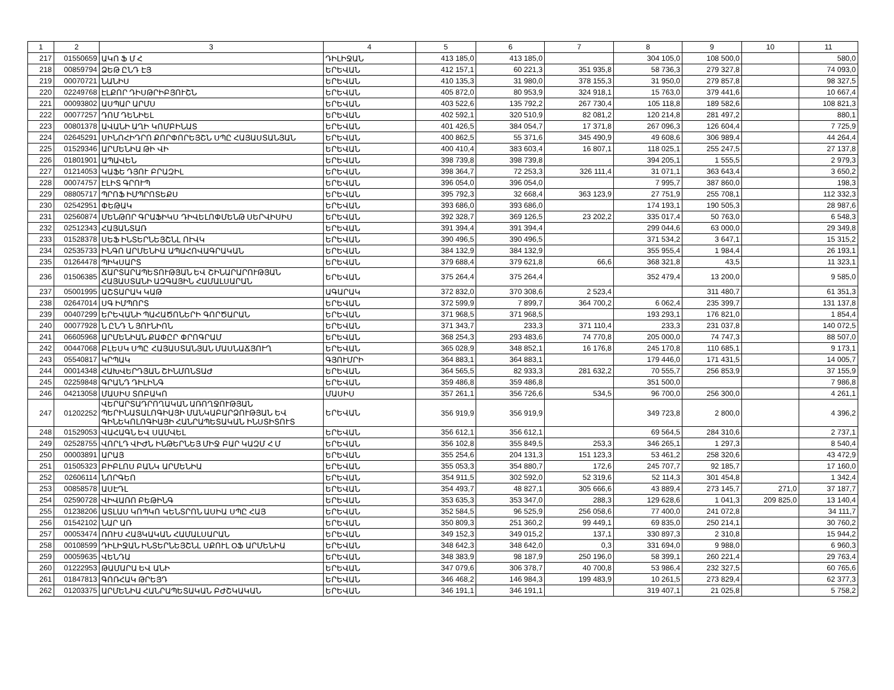| 1 | 2 | 3 | 4 | 5 | 6 | 7 | 8 | 9 | 10 | 11 |
| --- | --- | --- | --- | --- | --- | --- | --- | --- | --- | --- |
| 217 | 01550659 | ԱԿՈ Ֆ Մ Հ | ԴԻԼԻՋԱՆ | 413 185,0 | 413 185,0 | | 304 105,0 | 108 500,0 | | 580,0 |
| 218 | 00859794 | ՁԵԹ ԸՆԴ ԷՅ | ԵՐԵՎԱՆ | 412 157,1 | 60 221,3 | 351 935,8 | 58 736,3 | 279 327,8 | | 74 093,0 |
| 219 | 00070721 | ՆԱՆԻՍ | ԵՐԵՎԱՆ | 410 135,3 | 31 980,0 | 378 155,3 | 31 950,0 | 279 857,8 | | 98 327,5 |
| 220 | 02249768 | ԷԼՔՈՐ ԴԻՍԹՐԻԲՅՈՒՇՆ | ԵՐԵՎԱՆ | 405 872,0 | 80 953,9 | 324 918,1 | 15 763,0 | 379 441,6 | | 10 667,4 |
| 221 | 00093802 | ԱՍՊԱՐ ԱՐՄՍ | ԵՐԵՎԱՆ | 403 522,6 | 135 792,2 | 267 730,4 | 105 118,8 | 189 582,6 | | 108 821,3 |
| 222 | 00077257 | ԴՈՄ ԴԵՆԻԵԼ | ԵՐԵՎԱՆ | 402 592,1 | 320 510,9 | 82 081,2 | 120 214,8 | 281 497,2 | | 880,1 |
| 223 | 00801378 | ԱՎԱՆԻ ԱՂԻ ԿՈՄԲԻՆԱՏ | ԵՐԵՎԱՆ | 401 426,5 | 384 054,7 | 17 371,8 | 267 096,3 | 126 604,4 | | 7 725,9 |
| 224 | 02645291 | ՍԻՆՈՀԻԴՐՈ ՔՈՐՓՈՐԵՅՇՆ ՍՊԸ ՀԱՅԱՍՏԱՆՅԱՆ | ԵՐԵՎԱՆ | 400 862,5 | 55 371,6 | 345 490,9 | 49 608,6 | 306 989,4 | | 44 264,4 |
| 225 | 01529346 | ԱՐՄԵՆԻԱ ԹԻ ՎԻ | ԵՐԵՎԱՆ | 400 410,4 | 383 603,4 | 16 807,1 | 118 025,1 | 255 247,5 | | 27 137,8 |
| 226 | 01801901 | ԱՊԱՎԵՆ | ԵՐԵՎԱՆ | 398 739,8 | 398 739,8 | | 394 205,1 | 1 555,5 | | 2 979,3 |
| 227 | 01214053 | ԿԱՖԵ ԴՅՈՒ ԲՐԱԶԻԼ | ԵՐԵՎԱՆ | 398 364,7 | 72 253,3 | 326 111,4 | 31 071,1 | 363 643,4 | | 3 650,2 |
| 228 | 00074757 | ԷԼԻՏ ԳՐՈՒՊ | ԵՐԵՎԱՆ | 396 054,0 | 396 054,0 | | 7 995,7 | 387 860,0 | | 198,3 |
| 229 | 08805717 | ՊՐՈՖ ԻՄՊՐՈՏԵՔՍ | ԵՐԵՎԱՆ | 395 792,3 | 32 668,4 | 363 123,9 | 27 751,9 | 255 708,1 | | 112 332,3 |
| 230 | 02542951 | ՓԵԹԱԿ | ԵՐԵՎԱՆ | 393 686,0 | 393 686,0 | | 174 193,1 | 190 505,3 | | 28 987,6 |
| 231 | 02560874 | ՄԵՆԹՈՐ ԳՐԱՖԻԿՍ ԴԻՎԵԼՈՓՄԵՆԹ ՍԵՐՎԻՍԻՍ | ԵՐԵՎԱՆ | 392 328,7 | 369 126,5 | 23 202,2 | 335 017,4 | 50 763,0 | | 6 548,3 |
| 232 | 02512343 | ՀԱՅԱՆՏԱՌ | ԵՐԵՎԱՆ | 391 394,4 | 391 394,4 | | 299 044,6 | 63 000,0 | | 29 349,8 |
| 233 | 01528378 | ՍԵՖ ԻՆՏԵՐՆԵՅՇՆԼ ՈՒՎԿ | ԵՐԵՎԱՆ | 390 496,5 | 390 496,5 | | 371 534,2 | 3 647,1 | | 15 315,2 |
| 234 | 02535733 | ԻՆԳՈ ԱՐՄԵՆԻԱ ԱՊԱՀՈՎԱԳՐԱԿԱՆ | ԵՐԵՎԱՆ | 384 132,9 | 384 132,9 | | 355 955,4 | 1 984,4 | | 26 193,1 |
| 235 | 01264478 | ՊԻԿՍԱՐՏ | ԵՐԵՎԱՆ | 379 688,4 | 379 621,8 | 66,6 | 368 321,8 | 43,5 | | 11 323,1 |
| 236 | 01506385 | ՃԱՐՏԱՐԱՊԵՏՈՒԹՅԱՆ ԵՎ ՇԻՆԱՐԱՐՈՒԹՅԱՆ ՀԱՅԱՍՏԱՆԻ ԱԶԳԱՅԻՆ ՀԱՄԱԼՍԱՐԱՆ | ԵՐԵՎԱՆ | 375 264,4 | 375 264,4 | | 352 479,4 | 13 200,0 | | 9 585,0 |
| 237 | 05001995 | ԱՇՏԱՐԱԿ ԿԱԹ | ԱԳԱՐԱԿ | 372 832,0 | 370 308,6 | 2 523,4 | | 311 480,7 | | 61 351,3 |
| 238 | 02647014 | ՍԳ ԻՄՊՈՐՏ | ԵՐԵՎԱՆ | 372 599,9 | 7 899,7 | 364 700,2 | 6 062,4 | 235 399,7 | | 131 137,8 |
| 239 | 00407299 | ԵՐԵՎԱՆԻ ՊԱՀԱԾՈՆԵՐԻ ԳՈՐԾԱՐԱՆ | ԵՐԵՎԱՆ | 371 968,5 | 371 968,5 | | 193 293,1 | 176 821,0 | | 1 854,4 |
| 240 | 00077928 | Ն ԸՆԴ Ն ՅՈՒՆԻՈՆ | ԵՐԵՎԱՆ | 371 343,7 | 233,3 | 371 110,4 | 233,3 | 231 037,8 | | 140 072,5 |
| 241 | 06605968 | ԱՐՄԵՆԻԱՆ ՔԱՓԸՐ ՓՐՈԳՐԱՄ | ԵՐԵՎԱՆ | 368 254,3 | 293 483,6 | 74 770,8 | 205 000,0 | 74 747,3 | | 88 507,0 |
| 242 | 00447068 | ԲԼԵՍԿ ՍՊԸ ՀԱՅԱՍՏԱՆՅԱՆ ՄԱՍՆԱՃՅՈՒՂ | ԵՐԵՎԱՆ | 365 028,9 | 348 852,1 | 16 176,8 | 245 170,8 | 110 685,1 | | 9 173,1 |
| 243 | 05540817 | ԿՐՊԱԿ | ԳՅՈՒՄՐԻ | 364 883,1 | 364 883,1 | | 179 446,0 | 171 431,5 | | 14 005,7 |
| 244 | 00014348 | ՀԱԽՎԵՐԴՅԱՆ ՇԻՆՄՈՆՏԱԺ | ԵՐԵՎԱՆ | 364 565,5 | 82 933,3 | 281 632,2 | 70 555,7 | 256 853,9 | | 37 155,9 |
| 245 | 02259848 | ԳՐԱՆԴ ԴԻԼԻՆԳ | ԵՐԵՎԱՆ | 359 486,8 | 359 486,8 | | 351 500,0 | | | 7 986,8 |
| 246 | 04213058 | ՄԱՍԻՍ ՏՈԲԱԿՈ | ՄԱՍԻՍ | 357 261,1 | 356 726,6 | 534,5 | 96 700,0 | 256 300,0 | | 4 261,1 |
| 247 | 01202252 | ՎԵՐԱՐՏԱԴՐՈՂԱԿԱՆ ԱՌՈՂՋՈՒԹՅԱՆ ՊԵՐԻՆԱՏԱԼՈԳԻԱՅԻ ՄԱՆԿԱԲԱՐՁՈՒԹՅԱՆ ԵՎ ԳԻՆԵԿՈԼՈԳԻԱՅԻ ՀԱՆՐԱՊԵՏԱԿԱՆ ԻՆՍՏԻՏՈՒՏ | ԵՐԵՎԱՆ | 356 919,9 | 356 919,9 | | 349 723,8 | 2 800,0 | | 4 396,2 |
| 248 | 01529053 | ՎԱՀԱԳՆ ԵՎ ՍԱՄՎԵԼ | ԵՐԵՎԱՆ | 356 612,1 | 356 612,1 | | 69 564,5 | 284 310,6 | | 2 737,1 |
| 249 | 02528755 | ՎՈՐԼԴ ՎԻԺՆ ԻՆԹԵՐՆԵՅ ՄԻՋ ԲԱՐ ԿԱԶՄ Հ Մ | ԵՐԵՎԱՆ | 356 102,8 | 355 849,5 | 253,3 | 346 265,1 | 1 297,3 | | 8 540,4 |
| 250 | 00003891 | ԱՐԱՅ | ԵՐԵՎԱՆ | 355 254,6 | 204 131,3 | 151 123,3 | 53 461,2 | 258 320,6 | | 43 472,9 |
| 251 | 01505323 | ԲԻԲԼՈՍ ԲԱՆԿ ԱՐՄԵՆԻԱ | ԵՐԵՎԱՆ | 355 053,3 | 354 880,7 | 172,6 | 245 707,7 | 92 185,7 | | 17 160,0 |
| 252 | 02606114 | ՆՈՐԳԵՈ | ԵՐԵՎԱՆ | 354 911,5 | 302 592,0 | 52 319,6 | 52 114,3 | 301 454,8 | | 1 342,4 |
| 253 | 00858578 | ԱՍԷԴԼ | ԵՐԵՎԱՆ | 354 493,7 | 48 827,1 | 305 666,6 | 43 889,4 | 273 145,7 | 271,0 | 37 187,7 |
| 254 | 02590728 | ՎԻՎԱՌՈ ԲԵԹԻՆԳ | ԵՐԵՎԱՆ | 353 635,3 | 353 347,0 | 288,3 | 129 628,6 | 1 041,3 | 209 825,0 | 13 140,4 |
| 255 | 01238206 | ԱՏԼԱՍ ԿՈՊԿՈ ԿԵՆՏՐՈՆ ԱՍԻԱ ՍՊԸ ՀԱՅ | ԵՐԵՎԱՆ | 352 584,5 | 96 525,9 | 256 058,6 | 77 400,0 | 241 072,8 | | 34 111,7 |
| 256 | 01542102 | ՆԱՐ ԱՌ | ԵՐԵՎԱՆ | 350 809,3 | 251 360,2 | 99 449,1 | 69 835,0 | 250 214,1 | | 30 760,2 |
| 257 | 00053474 | ՌՈՒՍ ՀԱՅԿԱԿԱՆ ՀԱՄԱԼՍԱՐԱՆ | ԵՐԵՎԱՆ | 349 152,3 | 349 015,2 | 137,1 | 330 897,3 | 2 310,8 | | 15 944,2 |
| 258 | 00108599 | ԴԻԼԻՋԱՆ ԻՆՏԵՐՆԵՅՇՆԼ ՍՔՈՒԼ ՕՖ ԱՐՄԵՆԻԱ | ԵՐԵՎԱՆ | 348 642,3 | 348 642,0 | 0,3 | 331 694,0 | 9 988,0 | | 6 960,3 |
| 259 | 00059635 | ՎԵՆԴԱ | ԵՐԵՎԱՆ | 348 383,9 | 98 187,9 | 250 196,0 | 58 399,1 | 260 221,4 | | 29 763,4 |
| 260 | 01222953 | ԹԱՄԱՐԱ ԵՎ ԱՆԻ | ԵՐԵՎԱՆ | 347 079,6 | 306 378,7 | 40 700,8 | 53 986,4 | 232 327,5 | | 60 765,6 |
| 261 | 01847813 | ԳՈՌՀԱԿ ԹՐԵՅԴ | ԵՐԵՎԱՆ | 346 468,2 | 146 984,3 | 199 483,9 | 10 261,5 | 273 829,4 | | 62 377,3 |
| 262 | 01203375 | ԱՐՄԵՆԻԱ ՀԱՆՐԱՊԵՏԱԿԱՆ ԲԺՇԿԱԿԱՆ | ԵՐԵՎԱՆ | 346 191,1 | 346 191,1 | | 319 407,1 | 21 025,8 | | 5 758,2 |